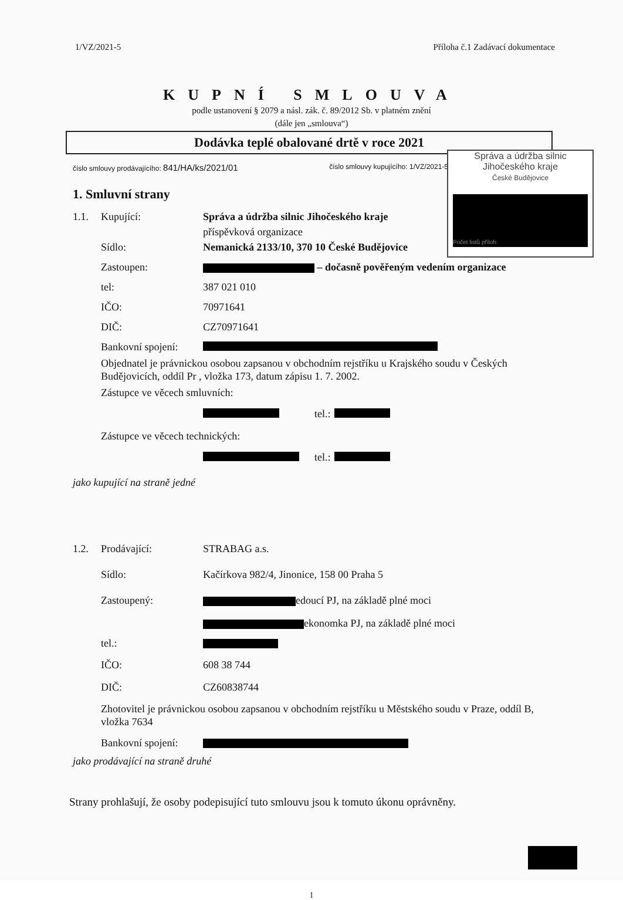1/VZ/2021-5 Příloha č.1 Zadávací dokumentace
KUPNÍ SMLOUVA
podle ustanovení § 2079 a násl. zák. č. 89/2012 Sb. v platném znění
(dále jen „smlouva“)
Dodávka teplé obalované drtě v roce 2021
číslo smlouvy prodávajícího: 841/HA/ks/2021/01 číslo smlouvy kupujícího: 1/VZ/2021-5
Správa a údržba silnic
Jihočeského kraje
České Budějovice
Počet listů příloh:
1. Smluvní strany
1.1. Kupující: Správa a údržba silnic Jihočeského kraje
příspěvková organizace
Sídlo: Nemanická 2133/10, 370 10 České Budějovice
Zastoupen: – dočasně pověřeným vedením organizace
tel: 387 021 010
IČO: 70971641
DIČ: CZ70971641
Bankovní spojení:
Objednatel je právnickou osobou zapsanou v obchodním rejstříku u Krajského soudu v Českých Budějovicích, oddíl Pr , vložka 173, datum zápisu 1. 7. 2002.
Zástupce ve věcech smluvních:
tel.:
Zástupce ve věcech technických:
tel.:
jako kupující na straně jedné
1.2. Prodávající: STRABAG a.s.
Sídlo: Kačírkova 982/4, Jinonice, 158 00 Praha 5
Zastoupený: edoucí PJ, na základě plné moci
ekonomka PJ, na základě plné moci
tel.:
IČO: 608 38 744
DIČ: CZ60838744
Zhotovitel je právnickou osobou zapsanou v obchodním rejstříku u Městského soudu v Praze, oddíl B, vložka 7634
Bankovní spojení:
jako prodávající na straně druhé
Strany prohlašují, že osoby podepisující tuto smlouvu jsou k tomuto úkonu oprávněny.
1